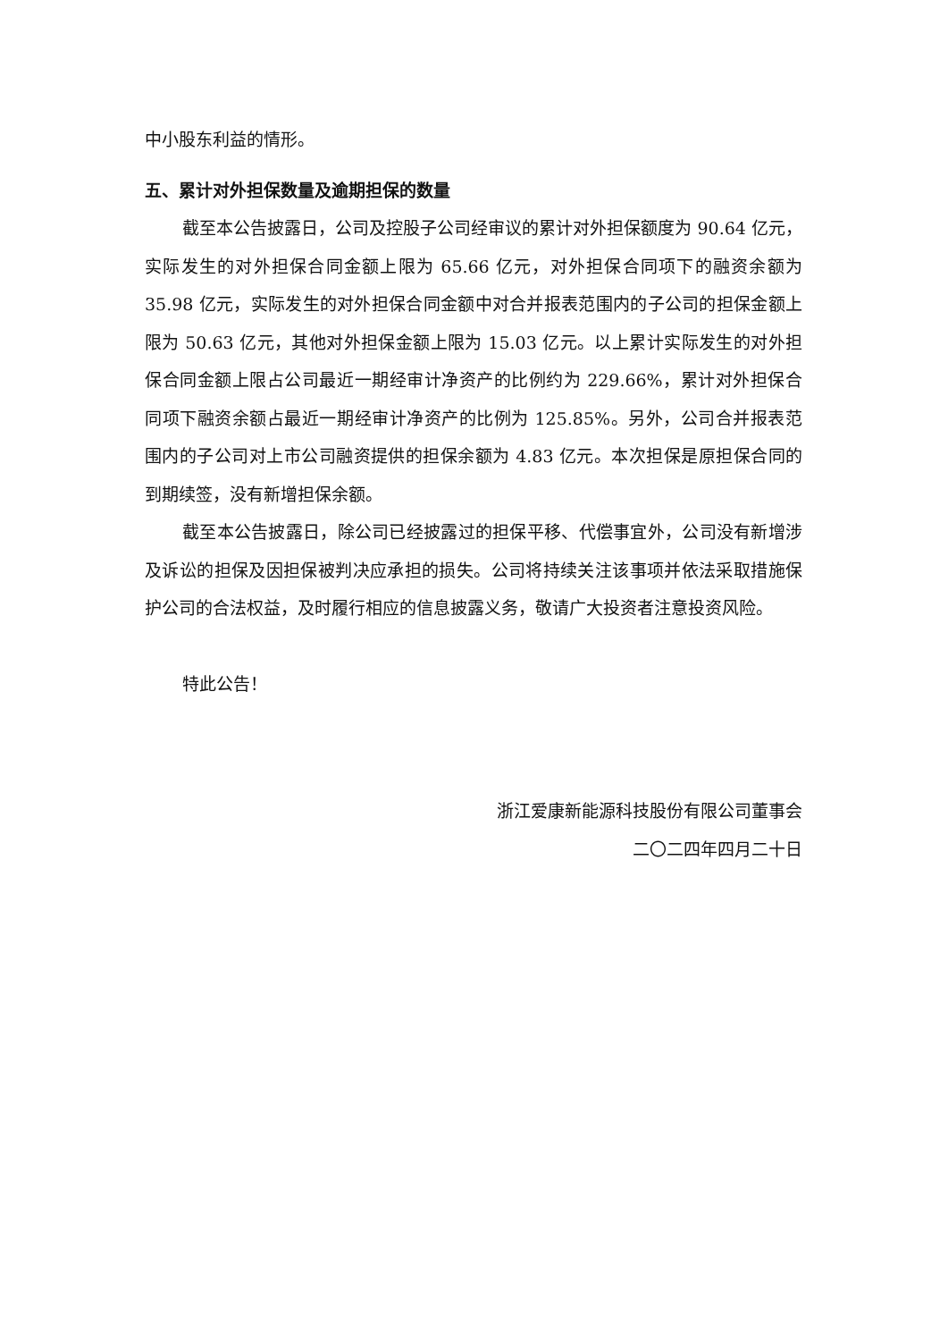中小股东利益的情形。
五、累计对外担保数量及逾期担保的数量
截至本公告披露日，公司及控股子公司经审议的累计对外担保额度为 90.64 亿元，实际发生的对外担保合同金额上限为 65.66 亿元，对外担保合同项下的融资余额为 35.98 亿元，实际发生的对外担保合同金额中对合并报表范围内的子公司的担保金额上限为 50.63 亿元，其他对外担保金额上限为 15.03 亿元。以上累计实际发生的对外担保合同金额上限占公司最近一期经审计净资产的比例约为 229.66%，累计对外担保合同项下融资余额占最近一期经审计净资产的比例为 125.85%。另外，公司合并报表范围内的子公司对上市公司融资提供的担保余额为 4.83 亿元。本次担保是原担保合同的到期续签，没有新增担保余额。
截至本公告披露日，除公司已经披露过的担保平移、代偿事宜外，公司没有新增涉及诉讼的担保及因担保被判决应承担的损失。公司将持续关注该事项并依法采取措施保护公司的合法权益，及时履行相应的信息披露义务，敬请广大投资者注意投资风险。
特此公告！
浙江爱康新能源科技股份有限公司董事会
二〇二四年四月二十日